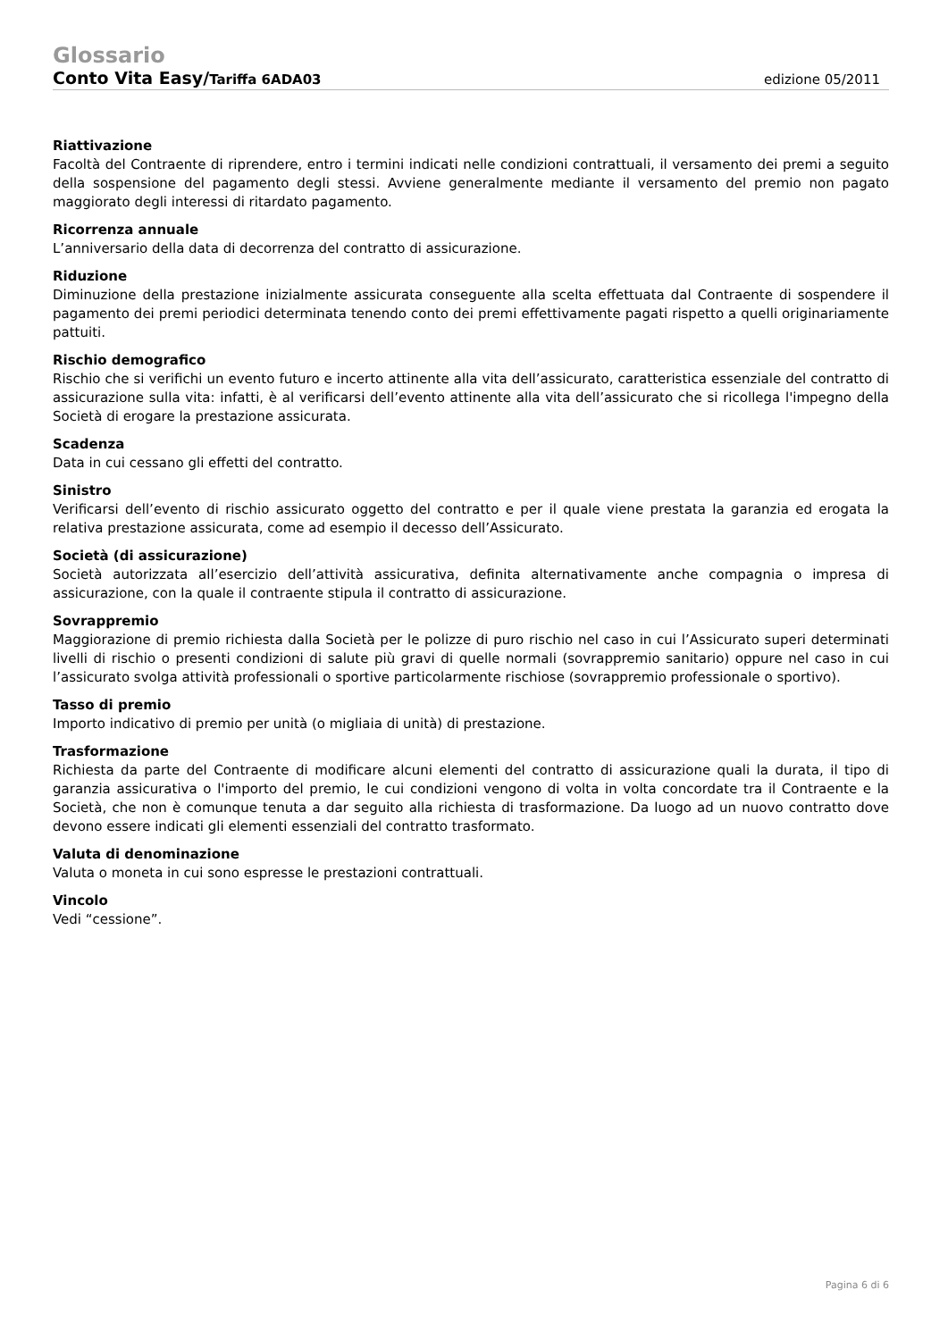Glossario
Conto Vita Easy/Tariffa 6ADA03 edizione 05/2011
Riattivazione
Facoltà del Contraente di riprendere, entro i termini indicati nelle condizioni contrattuali, il versamento dei premi a seguito della sospensione del pagamento degli stessi. Avviene generalmente mediante il versamento del premio non pagato maggiorato degli interessi di ritardato pagamento.
Ricorrenza annuale
L’anniversario della data di decorrenza del contratto di assicurazione.
Riduzione
Diminuzione della prestazione inizialmente assicurata conseguente alla scelta effettuata dal Contraente di sospendere il pagamento dei premi periodici determinata tenendo conto dei premi effettivamente pagati rispetto a quelli originariamente pattuiti.
Rischio demografico
Rischio che si verifichi un evento futuro e incerto attinente alla vita dell’assicurato, caratteristica essenziale del contratto di assicurazione sulla vita: infatti, è al verificarsi dell’evento attinente alla vita dell’assicurato che si ricollega l'impegno della Società di erogare la prestazione assicurata.
Scadenza
Data in cui cessano gli effetti del contratto.
Sinistro
Verificarsi dell’evento di rischio assicurato oggetto del contratto e per il quale viene prestata la garanzia ed erogata la relativa prestazione assicurata, come ad esempio il decesso dell’Assicurato.
Società (di assicurazione)
Società autorizzata all’esercizio dell’attività assicurativa, definita alternativamente anche compagnia o impresa di assicurazione, con la quale il contraente stipula il contratto di assicurazione.
Sovrappremio
Maggiorazione di premio richiesta dalla Società per le polizze di puro rischio nel caso in cui l’Assicurato superi determinati livelli di rischio o presenti condizioni di salute più gravi di quelle normali (sovrappremio sanitario) oppure nel caso in cui l’assicurato svolga attività professionali o sportive particolarmente rischiose (sovrappremio professionale o sportivo).
Tasso di premio
Importo indicativo di premio per unità (o migliaia di unità) di prestazione.
Trasformazione
Richiesta da parte del Contraente di modificare alcuni elementi del contratto di assicurazione quali la durata, il tipo di garanzia assicurativa o l'importo del premio, le cui condizioni vengono di volta in volta concordate tra il Contraente e la Società, che non è comunque tenuta a dar seguito alla richiesta di trasformazione. Da luogo ad un nuovo contratto dove devono essere indicati gli elementi essenziali del contratto trasformato.
Valuta di denominazione
Valuta o moneta in cui sono espresse le prestazioni contrattuali.
Vincolo
Vedi “cessione”.
Pagina 6 di 6